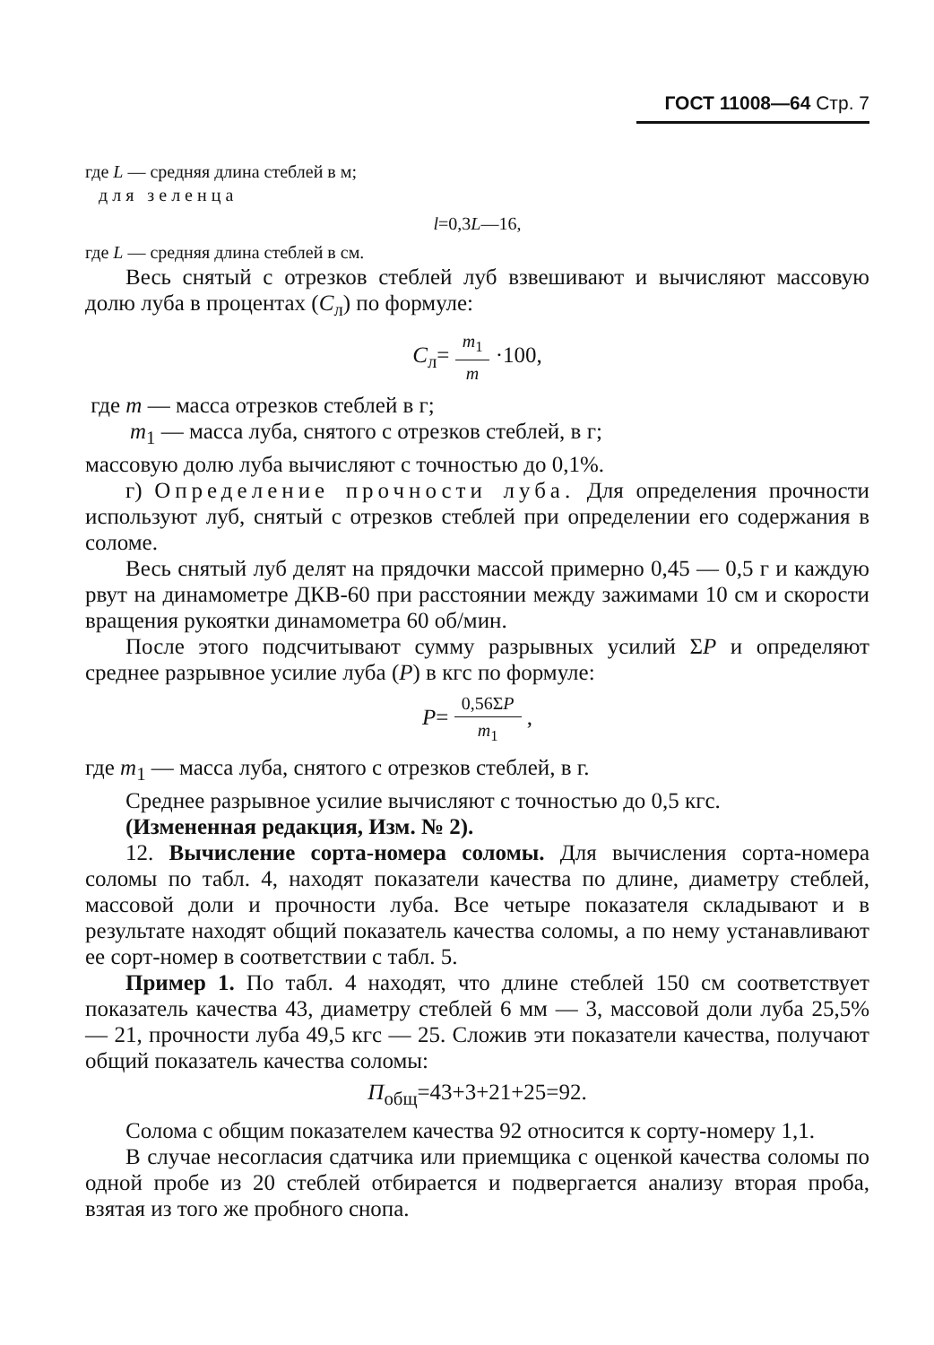ГОСТ 11008—64 Стр. 7
где L — средняя длина стеблей в м;
для зеленца
l=0,3L—16,
где L — средняя длина стеблей в см.
Весь снятый с отрезков стеблей луб взвешивают и вычисляют массовую долю луба в процентах (C<sub>л</sub>) по формуле:
C<sub>л</sub>= m<sub>1</sub> m ·100,
где m — масса отрезков стеблей в г;
m<sub>1</sub> — масса луба, снятого с отрезков стеблей, в г;
массовую долю луба вычисляют с точностью до 0,1%.
г) Определение прочности луба. Для определения прочности используют луб, снятый с отрезков стеблей при определении его содержания в соломе.
Весь снятый луб делят на прядочки массой примерно 0,45 — 0,5 г и каждую рвут на динамометре ДКВ-60 при расстоянии между зажимами 10 см и скорости вращения рукоятки динамометра 60 об/мин.
После этого подсчитывают сумму разрывных усилий ΣP и определяют среднее разрывное усилие луба (P) в кгс по формуле:
P= 0,56ΣP m<sub>1</sub> ,
где m<sub>1</sub> — масса луба, снятого с отрезков стеблей, в г.
Среднее разрывное усилие вычисляют с точностью до 0,5 кгс.
(Измененная редакция, Изм. № 2).
12. Вычисление сорта-номера соломы. Для вычисления сорта-номера соломы по табл. 4, находят показатели качества по длине, диаметру стеблей, массовой доли и прочности луба. Все четыре показателя складывают и в результате находят общий показатель качества соломы, а по нему устанавливают ее сорт-номер в соответствии с табл. 5.
Пример 1. По табл. 4 находят, что длине стеблей 150 см соответствует показатель качества 43, диаметру стеблей 6 мм — 3, массовой доли луба 25,5% — 21, прочности луба 49,5 кгс — 25. Сложив эти показатели качества, получают общий показатель качества соломы:
П<sub>общ</sub>=43+3+21+25=92.
Солома с общим показателем качества 92 относится к сорту-номеру 1,1.
В случае несогласия сдатчика или приемщика с оценкой качества соломы по одной пробе из 20 стеблей отбирается и подвергается анализу вторая проба, взятая из того же пробного снопа.